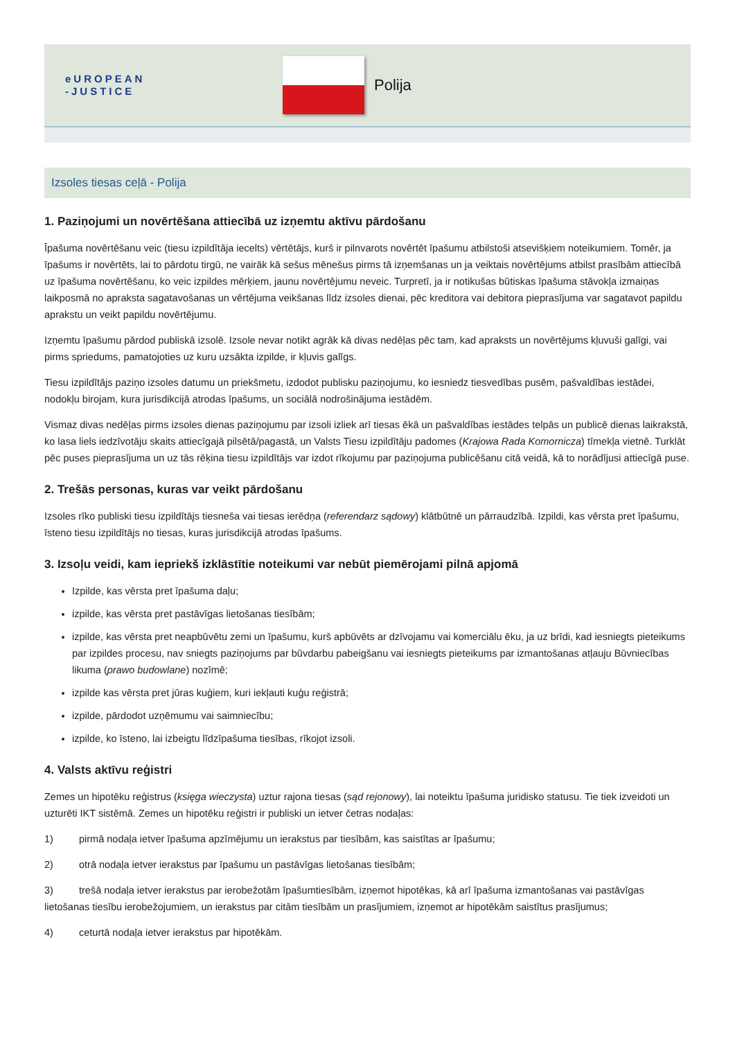eUROPEAN
-JUSTICE
Polija
Izsoles tiesas ceļā - Polija
1. Paziņojumi un novērtēšana attiecībā uz izņemtu aktīvu pārdošanu
Īpašuma novērtēšanu veic (tiesu izpildītāja iecelts) vērtētājs, kurš ir pilnvarots novērtēt īpašumu atbilstoši atsevišķiem noteikumiem. Tomēr, ja īpašums ir novērtēts, lai to pārdotu tirgū, ne vairāk kā sešus mēnešus pirms tā izņemšanas un ja veiktais novērtējums atbilst prasībām attiecībā uz īpašuma novērtēšanu, ko veic izpildes mērķiem, jaunu novērtējumu neveic. Turpretī, ja ir notikušas būtiskas īpašuma stāvokļa izmaiņas laikposmā no apraksta sagatavošanas un vērtējuma veikšanas līdz izsoles dienai, pēc kreditora vai debitora pieprasījuma var sagatavot papildu aprakstu un veikt papildu novērtējumu.
Izņemtu īpašumu pārdod publiskā izsolē. Izsole nevar notikt agrāk kā divas nedēļas pēc tam, kad apraksts un novērtējums kļuvuši galīgi, vai pirms spriedums, pamatojoties uz kuru uzsākta izpilde, ir kļuvis galīgs.
Tiesu izpildītājs paziņo izsoles datumu un priekšmetu, izdodot publisku paziņojumu, ko iesniedz tiesvedības pusēm, pašvaldības iestādei, nodokļu birojam, kura jurisdikcijā atrodas īpašums, un sociālā nodrošinājuma iestādēm.
Vismaz divas nedēļas pirms izsoles dienas paziņojumu par izsoli izliek arī tiesas ēkā un pašvaldības iestādes telpās un publicē dienas laikrakstā, ko lasa liels iedzīvotāju skaits attiecīgajā pilsētā/pagastā, un Valsts Tiesu izpildītāju padomes (Krajowa Rada Komornicza) tīmekļa vietnē. Turklāt pēc puses pieprasījuma un uz tās rēķina tiesu izpildītājs var izdot rīkojumu par paziņojuma publicēšanu citā veidā, kā to norādījusi attiecīgā puse.
2. Trešās personas, kuras var veikt pārdošanu
Izsoles rīko publiski tiesu izpildītājs tiesneša vai tiesas ierēdņa (referendarz sądowy) klātbūtnē un pārraudzībā. Izpildi, kas vērsta pret īpašumu, īsteno tiesu izpildītājs no tiesas, kuras jurisdikcijā atrodas īpašums.
3. Izsoļu veidi, kam iepriekš izklāstītie noteikumi var nebūt piemērojami pilnā apjomā
Izpilde, kas vērsta pret īpašuma daļu;
izpilde, kas vērsta pret pastāvīgas lietošanas tiesībām;
izpilde, kas vērsta pret neapbūvētu zemi un īpašumu, kurš apbūvēts ar dzīvojamu vai komerciālu ēku, ja uz brīdi, kad iesniegts pieteikums par izpildes procesu, nav sniegts paziņojums par būvdarbu pabeigšanu vai iesniegts pieteikums par izmantošanas atļauju Būvniecības likuma (prawo budowlane) nozīmē;
izpilde kas vērsta pret jūras kuģiem, kuri iekļauti kuģu reģistrā;
izpilde, pārdodot uzņēmumu vai saimniecību;
izpilde, ko īsteno, lai izbeigtu līdzīpašuma tiesības, rīkojot izsoli.
4. Valsts aktīvu reģistri
Zemes un hipotēku reģistrus (księga wieczysta) uztur rajona tiesas (sąd rejonowy), lai noteiktu īpašuma juridisko statusu. Tie tiek izveidoti un uzturēti IKT sistēmā. Zemes un hipotēku reģistri ir publiski un ietver četras nodaļas:
1) pirmā nodaļa ietver īpašuma apzīmējumu un ierakstus par tiesībām, kas saistītas ar īpašumu;
2) otrā nodaļa ietver ierakstus par īpašumu un pastāvīgas lietošanas tiesībām;
3) trešā nodaļa ietver ierakstus par ierobežotām īpašumtiesībām, izņemot hipotēkas, kā arī īpašuma izmantošanas vai pastāvīgas lietošanas tiesību ierobežojumiem, un ierakstus par citām tiesībām un prasījumiem, izņemot ar hipotēkām saistītus prasījumus;
4) ceturtā nodaļa ietver ierakstus par hipotēkām.